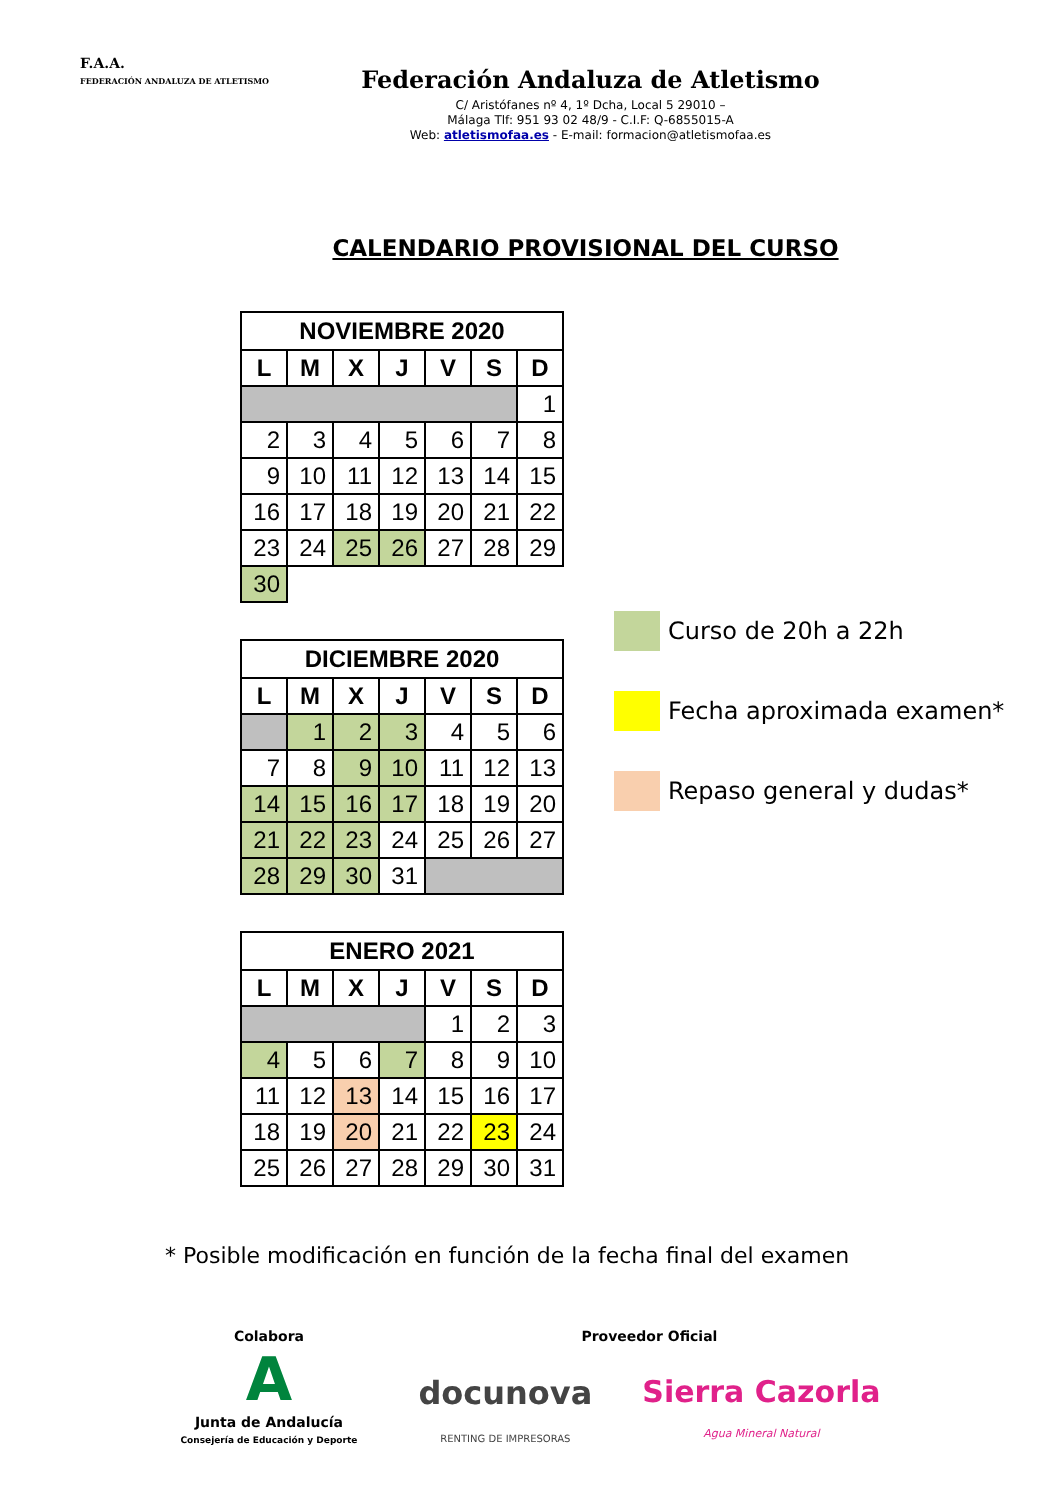F.A.A.
FEDERACIÓN ANDALUZA DE ATLETISMO
Federación Andaluza de Atletismo
C/ Aristófanes nº 4, 1º Dcha, Local 5 29010 –
Málaga Tlf: 951 93 02 48/9 - C.I.F: Q-6855015-A
Web: atletismofaa.es - E-mail: formacion@atletismofaa.es
CALENDARIO PROVISIONAL DEL CURSO
| NOVIEMBRE 2020 | | | | | | |
| --- | --- | --- | --- | --- | --- | --- |
| L | M | X | J | V | S | D |
| | | | | | | 1 |
| 2 | 3 | 4 | 5 | 6 | 7 | 8 |
| 9 | 10 | 11 | 12 | 13 | 14 | 15 |
| 16 | 17 | 18 | 19 | 20 | 21 | 22 |
| 23 | 24 | 25 | 26 | 27 | 28 | 29 |
| 30 | | | | | | |
| DICIEMBRE 2020 | | | | | | |
| --- | --- | --- | --- | --- | --- | --- |
| L | M | X | J | V | S | D |
| | 1 | 2 | 3 | 4 | 5 | 6 |
| 7 | 8 | 9 | 10 | 11 | 12 | 13 |
| 14 | 15 | 16 | 17 | 18 | 19 | 20 |
| 21 | 22 | 23 | 24 | 25 | 26 | 27 |
| 28 | 29 | 30 | 31 | | | |
| ENERO 2021 | | | | | | |
| --- | --- | --- | --- | --- | --- | --- |
| L | M | X | J | V | S | D |
| | | | | 1 | 2 | 3 |
| 4 | 5 | 6 | 7 | 8 | 9 | 10 |
| 11 | 12 | 13 | 14 | 15 | 16 | 17 |
| 18 | 19 | 20 | 21 | 22 | 23 | 24 |
| 25 | 26 | 27 | 28 | 29 | 30 | 31 |
Curso de 20h a 22h
Fecha aproximada examen*
Repaso general y dudas*
* Posible modificación en función de la fecha final del examen
Colabora
A
Junta de Andalucía
Consejería de Educación y Deporte
Proveedor Oficial
docunova
RENTING DE IMPRESORAS
Sierra Cazorla
Agua Mineral Natural